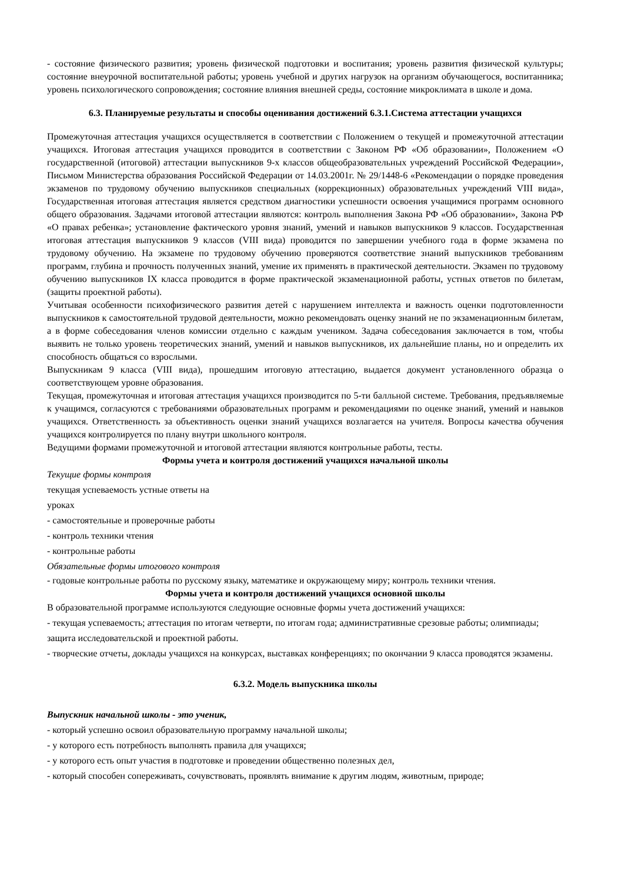- состояние физического развития; уровень физической подготовки и воспитания; уровень развития физической культуры; состояние внеурочной воспитательной работы; уровень учебной и других нагрузок на организм обучающегося, воспитанника; уровень психологического сопровождения; состояние влияния внешней среды, состояние микроклимата в школе и дома.
6.3. Планируемые результаты и способы оценивания достижений 6.3.1.Система аттестации учащихся
Промежуточная аттестация учащихся осуществляется в соответствии с Положением о текущей и промежуточной аттестации учащихся. Итоговая аттестация учащихся проводится в соответствии с Законом РФ «Об образовании», Положением «О государственной (итоговой) аттестации выпускников 9-х классов общеобразовательных учреждений Российской Федерации», Письмом Министерства образования Российской Федерации от 14.03.2001г. № 29/1448-6 «Рекомендации о порядке проведения экзаменов по трудовому обучению выпускников специальных (коррекционных) образовательных учреждений VIII вида», Государственная итоговая аттестация является средством диагностики успешности освоения учащимися программ основного общего образования. Задачами итоговой аттестации являются: контроль выполнения Закона РФ «Об образовании», Закона РФ «О правах ребенка»; установление фактического уровня знаний, умений и навыков выпускников 9 классов. Государственная итоговая аттестация выпускников 9 классов (VIII вида) проводится по завершении учебного года в форме экзамена по трудовому обучению. На экзамене по трудовому обучению проверяются соответствие знаний выпускников требованиям программ, глубина и прочность полученных знаний, умение их применять в практической деятельности. Экзамен по трудовому обучению выпускников IX класса проводится в форме практической экзаменационной работы, устных ответов по билетам, (защиты проектной работы).
Учитывая особенности психофизического развития детей с нарушением интеллекта и важность оценки подготовленности выпускников к самостоятельной трудовой деятельности, можно рекомендовать оценку знаний не по экзаменационным билетам, а в форме собеседования членов комиссии отдельно с каждым учеником. Задача собеседования заключается в том, чтобы выявить не только уровень теоретических знаний, умений и навыков выпускников, их дальнейшие планы, но и определить их способность общаться со взрослыми.
Выпускникам 9 класса (VIII вида), прошедшим итоговую аттестацию, выдается документ установленного образца о соответствующем уровне образования.
Текущая, промежуточная и итоговая аттестация учащихся производится по 5-ти балльной системе. Требования, предъявляемые к учащимся, согласуются с требованиями образовательных программ и рекомендациями по оценке знаний, умений и навыков учащихся. Ответственность за объективность оценки знаний учащихся возлагается на учителя. Вопросы качества обучения учащихся контролируется по плану внутри школьного контроля.
Ведущими формами промежуточной и итоговой аттестации являются контрольные работы, тесты.
Формы учета и контроля достижений учащихся начальной школы
Текущие формы контроля
текущая успеваемость устные ответы на
уроках
- самостоятельные и проверочные работы
- контроль техники чтения
- контрольные работы
Обязательные формы итогового контроля
- годовые контрольные работы по русскому языку, математике и окружающему миру; контроль техники чтения.
Формы учета и контроля достижений учащихся основной школы
В образовательной программе используются следующие основные формы учета достижений учащихся:
- текущая успеваемость; аттестация по итогам четверти, по итогам года; административные срезовые работы; олимпиады; защита исследовательской и проектной работы.
- творческие отчеты, доклады учащихся на конкурсах, выставках конференциях; по окончании 9 класса проводятся экзамены.
6.3.2. Модель выпускника школы
Выпускник начальной школы - это ученик,
- который успешно освоил образовательную программу начальной школы;
- у которого есть потребность выполнять правила для учащихся;
- у которого есть опыт участия в подготовке и проведении общественно полезных дел,
- который способен сопереживать, сочувствовать, проявлять внимание к другим людям, животным, природе;